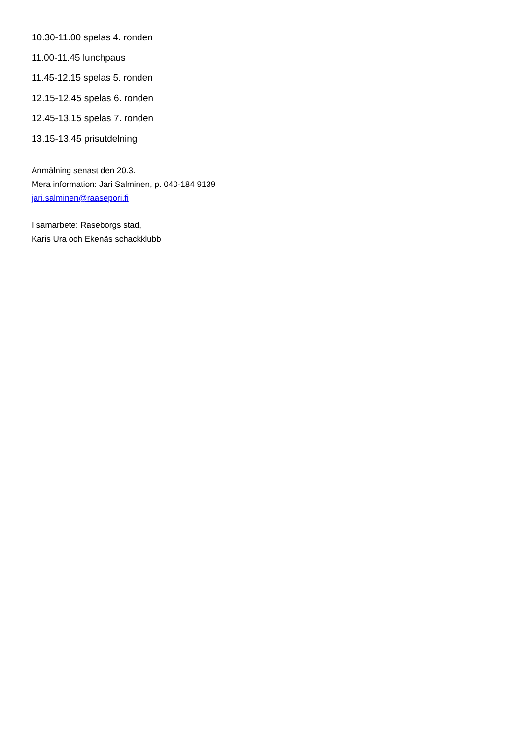10.30-11.00 spelas 4. ronden
11.00-11.45 lunchpaus
11.45-12.15 spelas 5. ronden
12.15-12.45 spelas 6. ronden
12.45-13.15 spelas 7. ronden
13.15-13.45 prisutdelning
Anmälning senast den 20.3.
Mera information: Jari Salminen, p. 040-184 9139
jari.salminen@raasepori.fi
I samarbete: Raseborgs stad,
Karis Ura och Ekenäs schackklubb